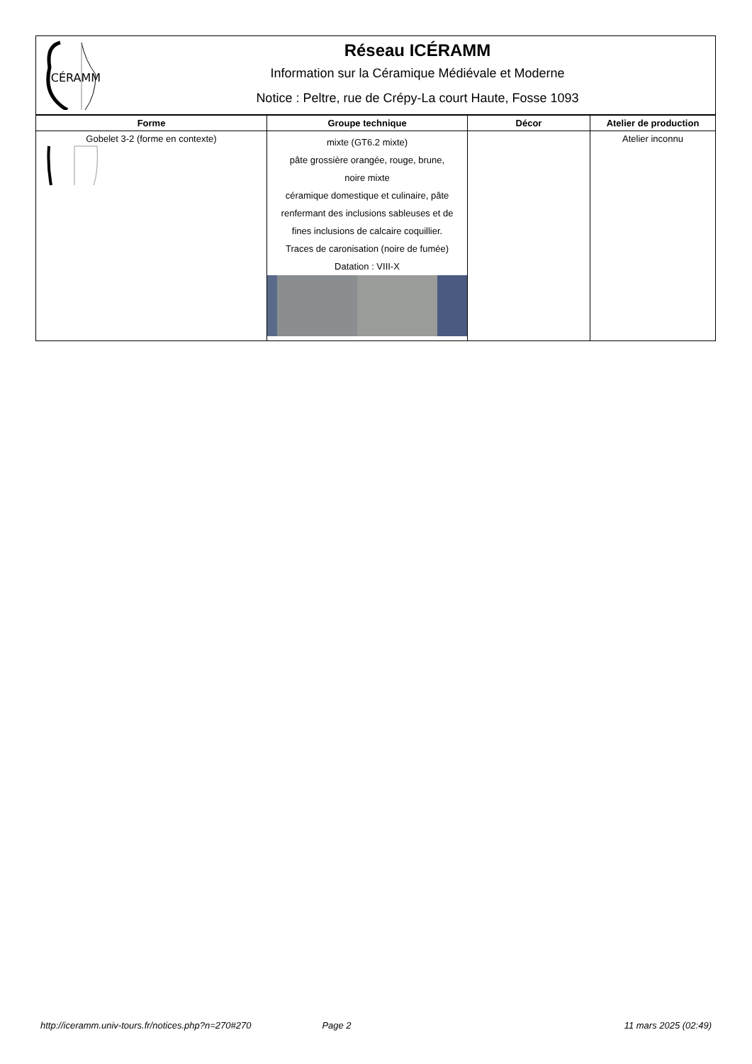ICÉRAMM
Réseau ICÉRAMM
Information sur la Céramique Médiévale et Moderne
Notice : Peltre, rue de Crépy-La court Haute, Fosse 1093
| Forme | Groupe technique | Décor | Atelier de production |
| --- | --- | --- | --- |
| Gobelet 3-2 (forme en contexte) | mixte (GT6.2 mixte) pâte grossière orangée, rouge, brune, noire mixte céramique domestique et culinaire, pâte renfermant des inclusions sableuses et de fines inclusions de calcaire coquillier. Traces de caronisation (noire de fumée) Datation : VIII-X | | Atelier inconnu |
http://iceramm.univ-tours.fr/notices.php?n=270#270 Page 2 11 mars 2025 (02:49)